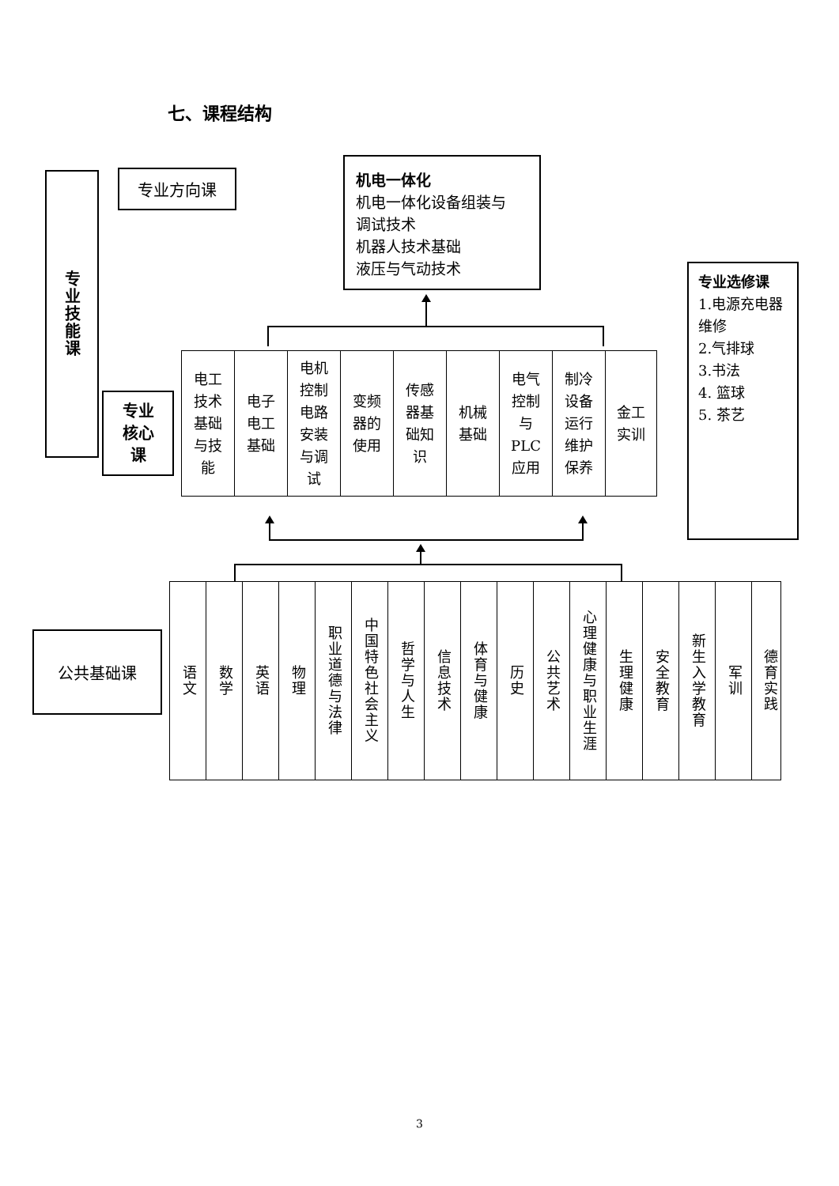七、课程结构
专业技能课
专业方向课
机电一体化
机电一体化设备组装与
调试技术
机器人技术基础
液压与气动技术
专业选修课
1.电源充电器维修
2.气排球
3.书法
4. 篮球
5. 茶艺
专业核心课
电工
技术
基础
与技
能
电子
电工
基础
电机
控制
电路
安装
与调
试
变频
器的
使用
传感
器基
础知
识
机械
基础
电气
控制
与
PLC
应用
制冷
设备
运行
维护
保养
金工
实训
公共基础课
语文
数学
英语
物理
职业道德与法律
中国特色社会主义
哲学与人生
信息技术
体育与健康
历史
公共艺术
心理健康与职业生涯
生理健康
安全教育
新生入学教育
军训
德育实践
3